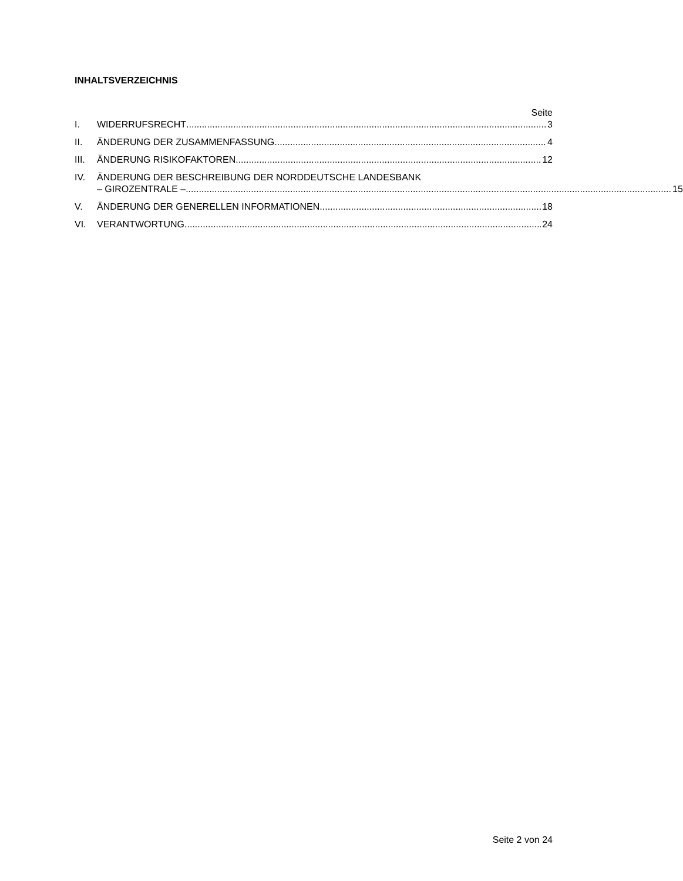INHALTSVERZEICHNIS
Seite
I. WIDERRUFSRECHT 3
II. ÄNDERUNG DER ZUSAMMENFASSUNG 4
III.
ÄNDERUNG RISIKOFAKTOREN 12
IV. ÄNDERUNG DER BESCHREIBUNG DER NORDDEUTSCHE LANDESBANK
– GIROZENTRALE – 15
V. ÄNDERUNG DER GENERELLEN INFORMATIONEN 18
VI. VERANTWORTUNG 24
Seite 2 von 24